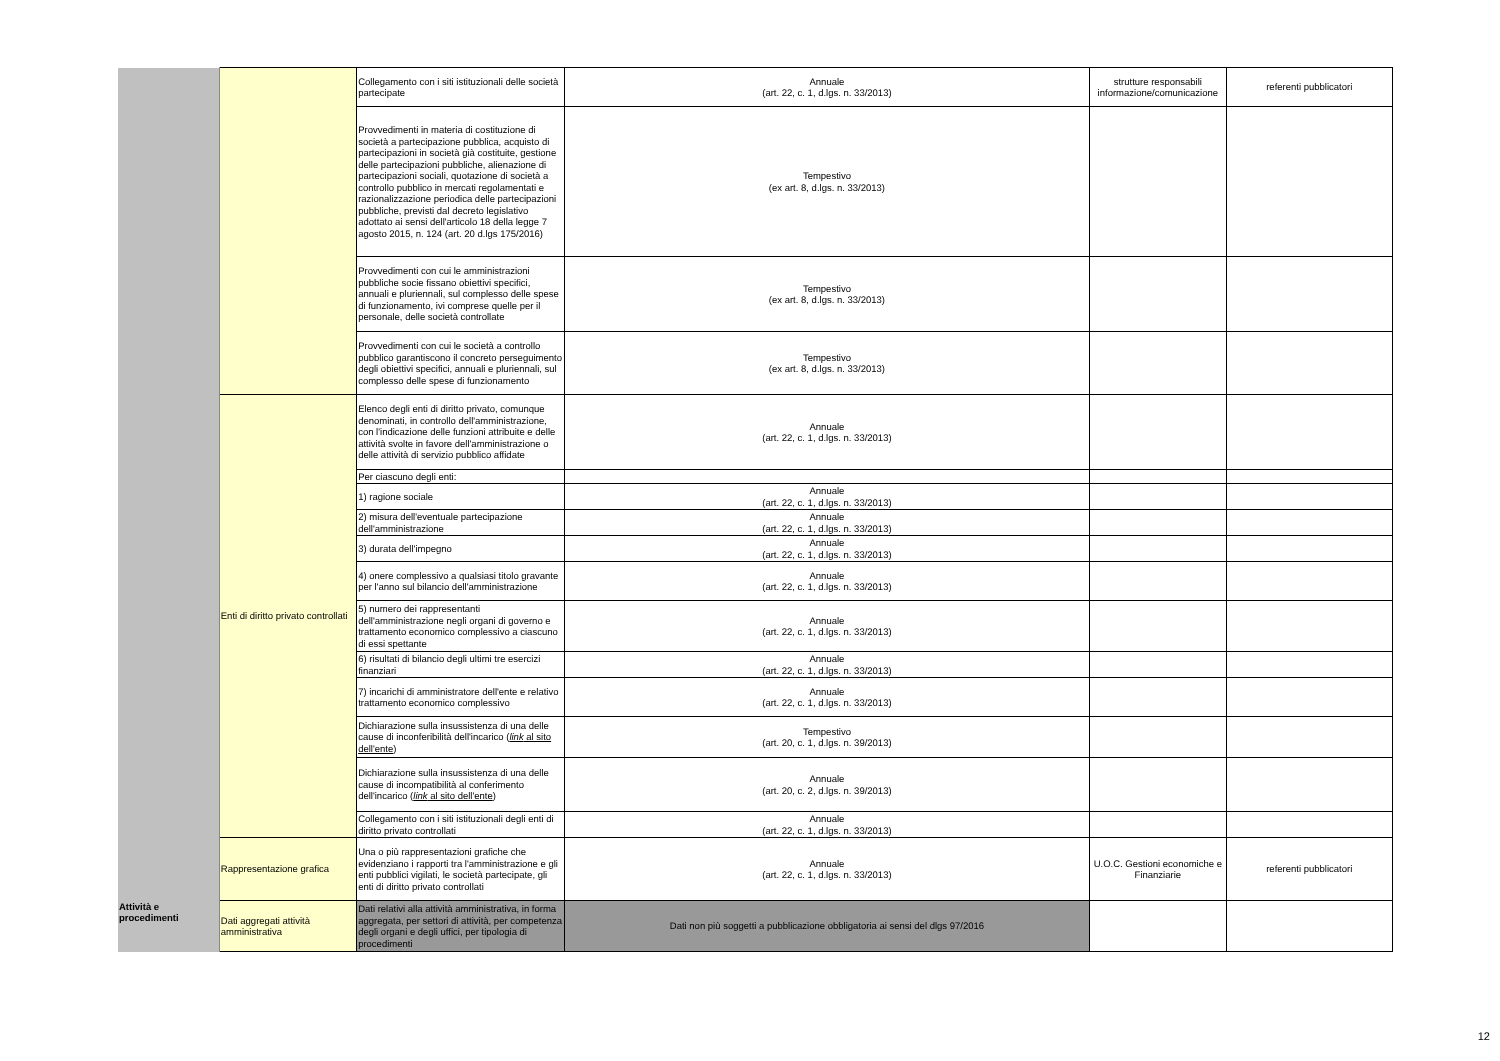| | | Collegamento con i siti istituzionali delle società partecipate | Annuale (art. 22, c. 1, d.lgs. n. 33/2013) | strutture responsabili informazione/comunicazione | referenti pubblicatori |
| | | Provvedimenti in materia di costituzione di società a partecipazione pubblica, acquisto di partecipazioni in società già costituite, gestione delle partecipazioni pubbliche, alienazione di partecipazioni sociali, quotazione di società a controllo pubblico in mercati regolamentati e razionalizzazione periodica delle partecipazioni pubbliche, previsti dal decreto legislativo adottato ai sensi dell'articolo 18 della legge 7 agosto 2015, n. 124 (art. 20 d.lgs 175/2016) | Tempestivo (ex art. 8, d.lgs. n. 33/2013) | | |
| | | Provvedimenti con cui le amministrazioni pubbliche socie fissano obiettivi specifici, annuali e pluriennali, sul complesso delle spese di funzionamento, ivi comprese quelle per il personale, delle società controllate | Tempestivo (ex art. 8, d.lgs. n. 33/2013) | | |
| | | Provvedimenti con cui le società a controllo pubblico garantiscono il concreto perseguimento degli obiettivi specifici, annuali e pluriennali, sul complesso delle spese di funzionamento | Tempestivo (ex art. 8, d.lgs. n. 33/2013) | | |
| | Enti di diritto privato controllati | Elenco degli enti di diritto privato, comunque denominati, in controllo dell'amministrazione, con l'indicazione delle funzioni attribuite e delle attività svolte in favore dell'amministrazione o delle attività di servizio pubblico affidate | Annuale (art. 22, c. 1, d.lgs. n. 33/2013) | | |
| | | Per ciascuno degli enti: | | | |
| | | 1) ragione sociale | Annuale (art. 22, c. 1, d.lgs. n. 33/2013) | | |
| | | 2) misura dell'eventuale partecipazione dell'amministrazione | Annuale (art. 22, c. 1, d.lgs. n. 33/2013) | | |
| | | 3) durata dell'impegno | Annuale (art. 22, c. 1, d.lgs. n. 33/2013) | | |
| | | 4) onere complessivo a qualsiasi titolo gravante per l'anno sul bilancio dell'amministrazione | Annuale (art. 22, c. 1, d.lgs. n. 33/2013) | | |
| | | 5) numero dei rappresentanti dell'amministrazione negli organi di governo e trattamento economico complessivo a ciascuno di essi spettante | Annuale (art. 22, c. 1, d.lgs. n. 33/2013) | | |
| | | 6) risultati di bilancio degli ultimi tre esercizi finanziari | Annuale (art. 22, c. 1, d.lgs. n. 33/2013) | | |
| | | 7) incarichi di amministratore dell'ente e relativo trattamento economico complessivo | Annuale (art. 22, c. 1, d.lgs. n. 33/2013) | | |
| | | Dichiarazione sulla insussistenza di una delle cause di inconferibilità dell'incarico ( link al sito dell'ente ) | Tempestivo (art. 20, c. 1, d.lgs. n. 39/2013) | | |
| | | Dichiarazione sulla insussistenza di una delle cause di incompatibilità al conferimento dell'incarico ( link al sito dell'ente ) | Annuale (art. 20, c. 2, d.lgs. n. 39/2013) | | |
| | | Collegamento con i siti istituzionali degli enti di diritto privato controllati | Annuale (art. 22, c. 1, d.lgs. n. 33/2013) | | |
| | Rappresentazione grafica | Una o più rappresentazioni grafiche che evidenziano i rapporti tra l'amministrazione e gli enti pubblici vigilati, le società partecipate, gli enti di diritto privato controllati | Annuale (art. 22, c. 1, d.lgs. n. 33/2013) | U.O.C. Gestioni economiche e Finanziarie | referenti pubblicatori |
| Attività e procedimenti | Dati aggregati attività amministrativa | Dati relativi alla attività amministrativa, in forma aggregata, per settori di attività, per competenza degli organi e degli uffici, per tipologia di procedimenti | Dati non più soggetti a pubblicazione obbligatoria ai sensi del dlgs 97/2016 | | |
12